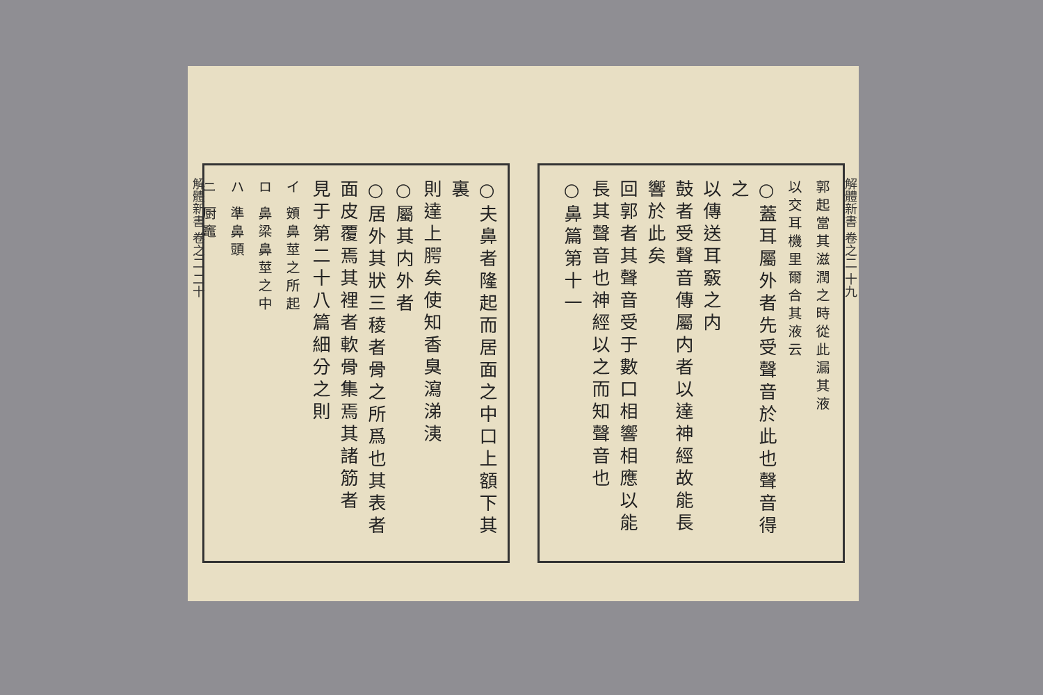解體新書 卷之二 十九
郭起當其滋潤之時從此漏其液
以交耳機里爾合其液云
○蓋耳屬外者先受聲音於此也聲音得之
以傳送耳竅之内
鼓者受聲音傳屬内者以達神經故能長
響於此矣
回郭者其聲音受于數口相響相應以能
長其聲音也神經以之而知聲音也
○鼻篇第十一
○夫鼻者隆起而居面之中口上額下其裏
則達上腭矣使知香臭瀉涕洟
○屬其内外者
○居外其狀三稜者骨之所爲也其表者
面皮覆焉其裡者軟骨集焉其諸筋者
見于第二十八篇細分之則
イ 頞鼻莖之所起
ロ 鼻梁鼻莖之中
ハ 準鼻頭
ニ 厨竈
解體新書 卷之二 二十